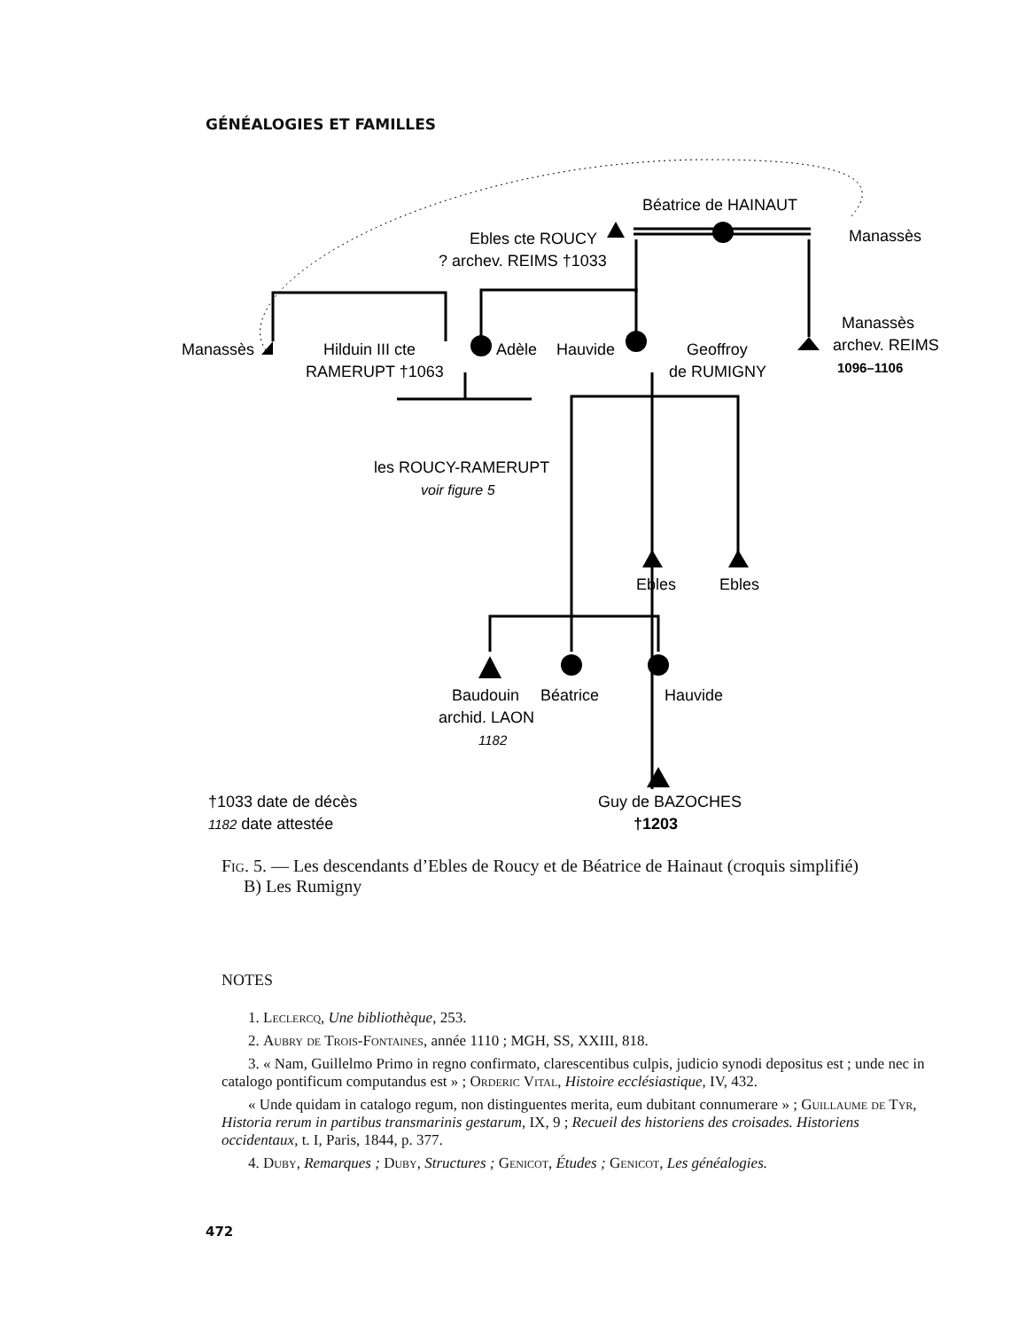GÉNÉALOGIES ET FAMILLES
Béatrice de HAINAUT
Ebles cte ROUCY
? archev. REIMS †1033
Manassès
Manassès
archev. REIMS
1096–1106
Manassès
Hilduin III cte
RAMERUPT †1063
Adèle
Hauvide
Geoffroy
de RUMIGNY
les ROUCY-RAMERUPT
voir figure 5
Ebles
Ebles
Baudouin
Béatrice
Hauvide
archid. LAON
1182
†1033 date de décès
1182 date attestée
Guy de BAZOCHES
†1203
Fig. 5. — Les descendants d’Ebles de Roucy et de Béatrice de Hainaut (croquis simplifié)
B) Les Rumigny
NOTES
1. Leclercq, Une bibliothèque, 253.
2. Aubry de Trois-Fontaines, année 1110 ; MGH, SS, XXIII, 818.
3. « Nam, Guillelmo Primo in regno confirmato, clarescentibus culpis, judicio synodi depositus est ; unde nec in catalogo pontificum computandus est » ; Orderic Vital, Histoire ecclésiastique, IV, 432.
« Unde quidam in catalogo regum, non distinguentes merita, eum dubitant connumerare » ; Guillaume de Tyr, Historia rerum in partibus transmarinis gestarum, IX, 9 ; Recueil des historiens des croisades. Historiens occidentaux, t. I, Paris, 1844, p. 377.
4. Duby, Remarques ; Duby, Structures ; Genicot, Études ; Genicot, Les généalogies.
472